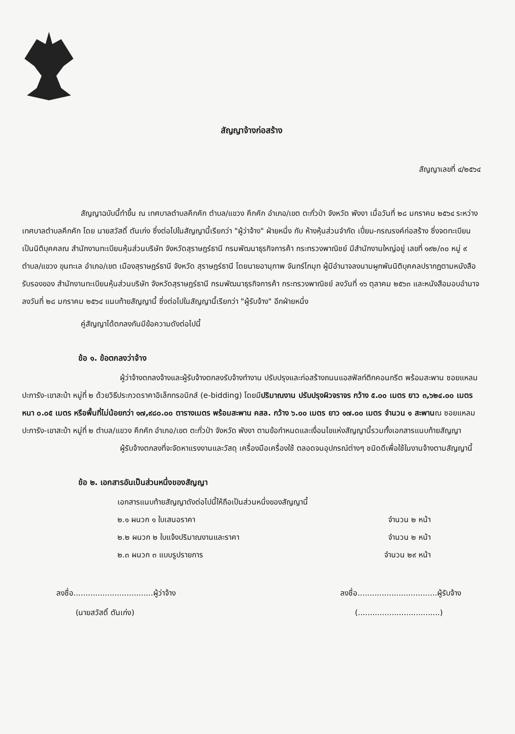สัญญาจ้างก่อสร้าง
สัญญาเลขที่ ๔/๒๕๖๔
สัญญาฉบับนี้ทำขึ้น ณ เทศบาลตำบลคึกคัก ตำบล/แขวง คึกคัก อำเภอ/เขต ตะกั่วป่า จังหวัด พังงา เมื่อวันที่ ๒๘ มกราคม ๒๕๖๔ ระหว่าง เทศบาลตำบลคึกคัก โดย นายสวัสดิ์ ตันเก่ง ซึ่งต่อไปในสัญญานี้เรียกว่า "ผู้ว่าจ้าง" ฝ่ายหนึ่ง กับ ห้างหุ้นส่วนจำกัด เปี่ยม-กรณรงค์ก่อสร้าง ซึ่งจดทะเบียนเป็นนิติบุคคลณ สำนักงานทะเบียนหุ้นส่วนบริษัท จังหวัดสุราษฎร์ธานี กรมพัฒนาธุรกิจการค้า กระทรวงพาณิชย์ มีสำนักงานใหญ่อยู่ เลขที่ ๑๙๒/๓๐ หมู่ ๙ ตำบล/แขวง ขุนทะเล อำเภอ/เขต เมืองสุราษฎร์ธานี จังหวัด สุราษฎร์ธานี โดยนายอานุภาพ จันทร์โกมุท ผู้มีอำนาจลงนามผูกพันนิติบุคคลปรากฏตามหนังสือรับรองของ สำนักงานทะเบียนหุ้นส่วนบริษัท จังหวัดสุราษฎร์ธานี กรมพัฒนาธุรกิจการค้า กระทรวงพาณิชย์ ลงวันที่ ๑๖ ตุลาคม ๒๕๖๓ และหนังสือมอบอำนาจลงวันที่ ๒๘ มกราคม ๒๕๖๔ แนบท้ายสัญญานี้ ซึ่งต่อไปในสัญญานี้เรียกว่า "ผู้รับจ้าง" อีกฝ่ายหนึ่ง
คู่สัญญาได้ตกลงกันมีข้อความดังต่อไปนี้
ข้อ ๑. ข้อตกลงว่าจ้าง
ผู้ว่าจ้างตกลงจ้างและผู้รับจ้างตกลงรับจ้างทำงาน ปรับปรุงและก่อสร้างถนนแอสฟัลท์ติกคอนกรีต พร้อมสะพาน ซอยแหลมปะการัง-เขาสะบ้า หมู่ที่ ๒ ด้วยวิธีประกวดราคาอิเล็กทรอนิกส์ (e-bidding) โดยมีปริมาณงาน ปรับปรุงผิวจราจร กว้าง ๕.๐๐ เมตร ยาว ๓,๖๒๔.๐๐ เมตร หนา ๐.๐๕ เมตร หรือพื้นที่ไม่น้อยกว่า ๑๗,๙๘๐.๐๐ ตารางเมตร พร้อมสะพาน คสล. กว้าง ๖.๐๐ เมตร ยาว ๑๗.๐๐ เมตร จำนวน ๑ สะพานณ ซอยแหลมปะการัง-เขาสะบ้า หมู่ที่ ๒ ตำบล/แขวง คึกคัก อำเภอ/เขต ตะกั่วป่า จังหวัด พังงา ตามข้อกำหนดและเงื่อนไขแห่งสัญญานี้รวมทั้งเอกสารแนบท้ายสัญญา
ผู้รับจ้างตกลงที่จะจัดหาแรงงานและวัสดุ เครื่องมือเครื่องใช้ ตลอดจนอุปกรณ์ต่างๆ ชนิดดีเพื่อใช้ในงานจ้างตามสัญญานี้
ข้อ ๒. เอกสารอันเป็นส่วนหนึ่งของสัญญา
เอกสารแนบท้ายสัญญาดังต่อไปนี้ให้ถือเป็นส่วนหนึ่งของสัญญานี้
๒.๑ ผนวก ๑ ใบเสนอราคา จำนวน ๒ หน้า
๒.๒ ผนวก ๒ ใบแจ้งปริมาณงานและราคา จำนวน ๒ หน้า
๒.๓ ผนวก ๓ แบบรูปรายการ จำนวน ๒๙ หน้า
ลงชื่อ.................................ผู้ว่าจ้าง
(นายสวัสดิ์ ตันเก่ง)
ลงชื่อ.................................ผู้รับจ้าง
(..................................)